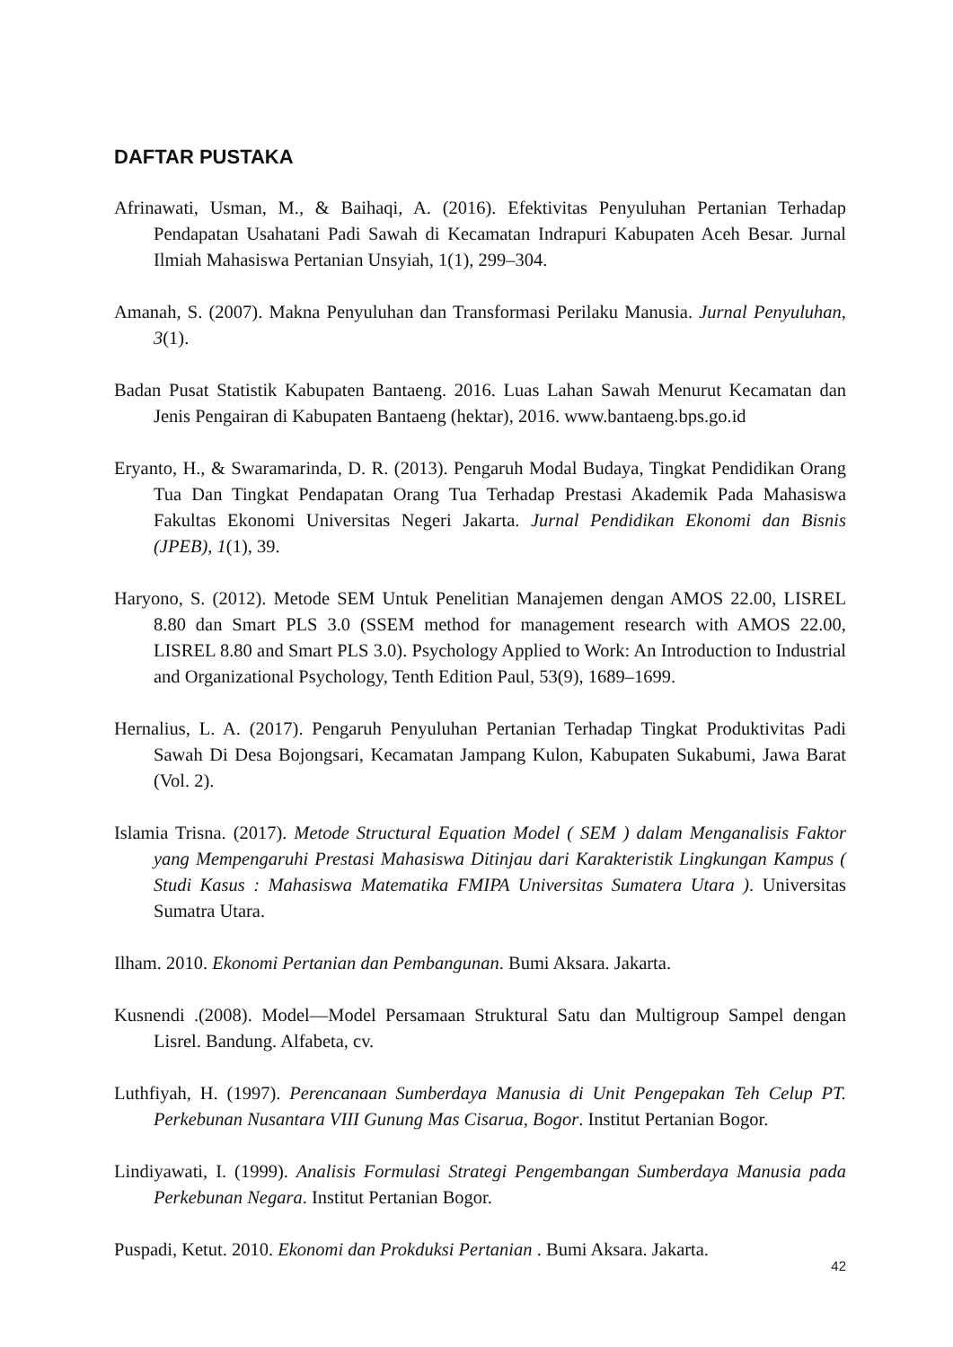DAFTAR PUSTAKA
Afrinawati, Usman, M., & Baihaqi, A. (2016). Efektivitas Penyuluhan Pertanian Terhadap Pendapatan Usahatani Padi Sawah di Kecamatan Indrapuri Kabupaten Aceh Besar. Jurnal Ilmiah Mahasiswa Pertanian Unsyiah, 1(1), 299–304.
Amanah, S. (2007). Makna Penyuluhan dan Transformasi Perilaku Manusia. Jurnal Penyuluhan, 3(1).
Badan Pusat Statistik Kabupaten Bantaeng. 2016. Luas Lahan Sawah Menurut Kecamatan dan Jenis Pengairan di Kabupaten Bantaeng (hektar), 2016. www.bantaeng.bps.go.id
Eryanto, H., & Swaramarinda, D. R. (2013). Pengaruh Modal Budaya, Tingkat Pendidikan Orang Tua Dan Tingkat Pendapatan Orang Tua Terhadap Prestasi Akademik Pada Mahasiswa Fakultas Ekonomi Universitas Negeri Jakarta. Jurnal Pendidikan Ekonomi dan Bisnis (JPEB), 1(1), 39.
Haryono, S. (2012). Metode SEM Untuk Penelitian Manajemen dengan AMOS 22.00, LISREL 8.80 dan Smart PLS 3.0 (SSEM method for management research with AMOS 22.00, LISREL 8.80 and Smart PLS 3.0). Psychology Applied to Work: An Introduction to Industrial and Organizational Psychology, Tenth Edition Paul, 53(9), 1689–1699.
Hernalius, L. A. (2017). Pengaruh Penyuluhan Pertanian Terhadap Tingkat Produktivitas Padi Sawah Di Desa Bojongsari, Kecamatan Jampang Kulon, Kabupaten Sukabumi, Jawa Barat (Vol. 2).
Islamia Trisna. (2017). Metode Structural Equation Model ( SEM ) dalam Menganalisis Faktor yang Mempengaruhi Prestasi Mahasiswa Ditinjau dari Karakteristik Lingkungan Kampus ( Studi Kasus : Mahasiswa Matematika FMIPA Universitas Sumatera Utara ). Universitas Sumatra Utara.
Ilham. 2010. Ekonomi Pertanian dan Pembangunan. Bumi Aksara. Jakarta.
Kusnendi .(2008). Model—Model Persamaan Struktural Satu dan Multigroup Sampel dengan Lisrel. Bandung. Alfabeta, cv.
Luthfiyah, H. (1997). Perencanaan Sumberdaya Manusia di Unit Pengepakan Teh Celup PT. Perkebunan Nusantara VIII Gunung Mas Cisarua, Bogor. Institut Pertanian Bogor.
Lindiyawati, I. (1999). Analisis Formulasi Strategi Pengembangan Sumberdaya Manusia pada Perkebunan Negara. Institut Pertanian Bogor.
Puspadi, Ketut. 2010. Ekonomi dan Prokduksi Pertanian . Bumi Aksara. Jakarta.
42